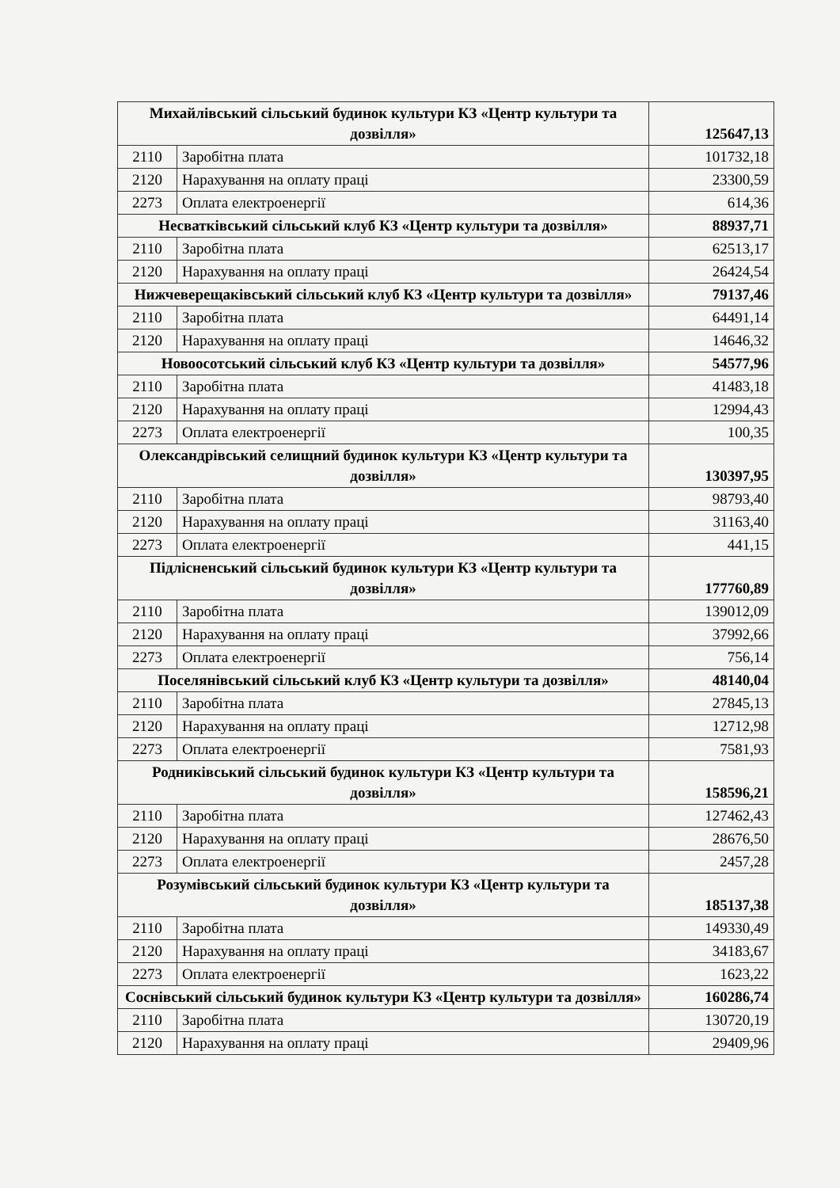| Михайлівський сільський будинок культури КЗ «Центр культури та дозвілля» | | 125647,13 |
| 2110 | Заробітна плата | 101732,18 |
| 2120 | Нарахування на оплату праці | 23300,59 |
| 2273 | Оплата електроенергії | 614,36 |
| Несватківський сільський клуб КЗ «Центр культури та дозвілля» | | 88937,71 |
| 2110 | Заробітна плата | 62513,17 |
| 2120 | Нарахування на оплату праці | 26424,54 |
| Нижчеверещаківський сільський клуб КЗ «Центр культури та дозвілля» | | 79137,46 |
| 2110 | Заробітна плата | 64491,14 |
| 2120 | Нарахування на оплату праці | 14646,32 |
| Новоосотський сільський клуб КЗ «Центр культури та дозвілля» | | 54577,96 |
| 2110 | Заробітна плата | 41483,18 |
| 2120 | Нарахування на оплату праці | 12994,43 |
| 2273 | Оплата електроенергії | 100,35 |
| Олександрівський селищний будинок культури КЗ «Центр культури та дозвілля» | | 130397,95 |
| 2110 | Заробітна плата | 98793,40 |
| 2120 | Нарахування на оплату праці | 31163,40 |
| 2273 | Оплата електроенергії | 441,15 |
| Підлісненський сільський будинок культури КЗ «Центр культури та дозвілля» | | 177760,89 |
| 2110 | Заробітна плата | 139012,09 |
| 2120 | Нарахування на оплату праці | 37992,66 |
| 2273 | Оплата електроенергії | 756,14 |
| Поселянівський сільський клуб КЗ «Центр культури та дозвілля» | | 48140,04 |
| 2110 | Заробітна плата | 27845,13 |
| 2120 | Нарахування на оплату праці | 12712,98 |
| 2273 | Оплата електроенергії | 7581,93 |
| Родниківський сільський будинок культури КЗ «Центр культури та дозвілля» | | 158596,21 |
| 2110 | Заробітна плата | 127462,43 |
| 2120 | Нарахування на оплату праці | 28676,50 |
| 2273 | Оплата електроенергії | 2457,28 |
| Розумівський сільський будинок культури КЗ «Центр культури та дозвілля» | | 185137,38 |
| 2110 | Заробітна плата | 149330,49 |
| 2120 | Нарахування на оплату праці | 34183,67 |
| 2273 | Оплата електроенергії | 1623,22 |
| Соснівський сільський будинок культури КЗ «Центр культури та дозвілля» | | 160286,74 |
| 2110 | Заробітна плата | 130720,19 |
| 2120 | Нарахування на оплату праці | 29409,96 |